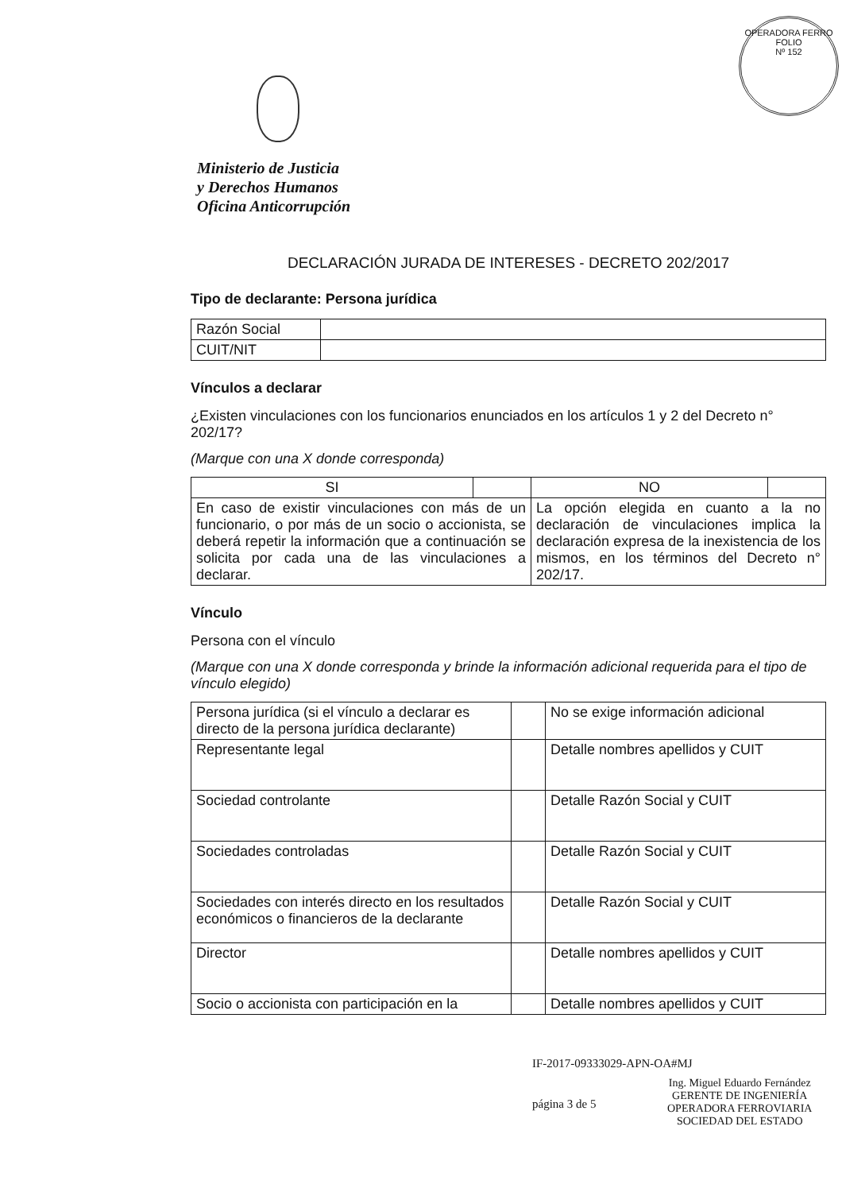OPERADORA FERRO
FOLIO
Nº 152
Ministerio de Justicia
y Derechos Humanos
Oficina Anticorrupción
DECLARACIÓN JURADA DE INTERESES - DECRETO 202/2017
Tipo de declarante: Persona jurídica
| Razón Social | |
| CUIT/NIT | |
Vínculos a declarar
¿Existen vinculaciones con los funcionarios enunciados en los artículos 1 y 2 del Decreto n° 202/17?
(Marque con una X donde corresponda)
| SI | | NO | |
| En caso de existir vinculaciones con más de un funcionario, o por más de un socio o accionista, se deberá repetir la información que a continuación se solicita por cada una de las vinculaciones a declarar. | | La opción elegida en cuanto a la no declaración de vinculaciones implica la declaración expresa de la inexistencia de los mismos, en los términos del Decreto n° 202/17. | |
Vínculo
Persona con el vínculo
(Marque con una X donde corresponda y brinde la información adicional requerida para el tipo de vínculo elegido)
| Persona jurídica (si el vínculo a declarar es directo de la persona jurídica declarante) | | No se exige información adicional |
| Representante legal | | Detalle nombres apellidos y CUIT |
| Sociedad controlante | | Detalle Razón Social y CUIT |
| Sociedades controladas | | Detalle Razón Social y CUIT |
| Sociedades con interés directo en los resultados económicos o financieros de la declarante | | Detalle Razón Social y CUIT |
| Director | | Detalle nombres apellidos y CUIT |
| Socio o accionista con participación en la | | Detalle nombres apellidos y CUIT |
IF-2017-09333029-APN-OA#MJ
página 3 de 5
Ing. Miguel Eduardo Fernández
GERENTE DE INGENIERÍA
OPERADORA FERROVIARIA
SOCIEDAD DEL ESTADO